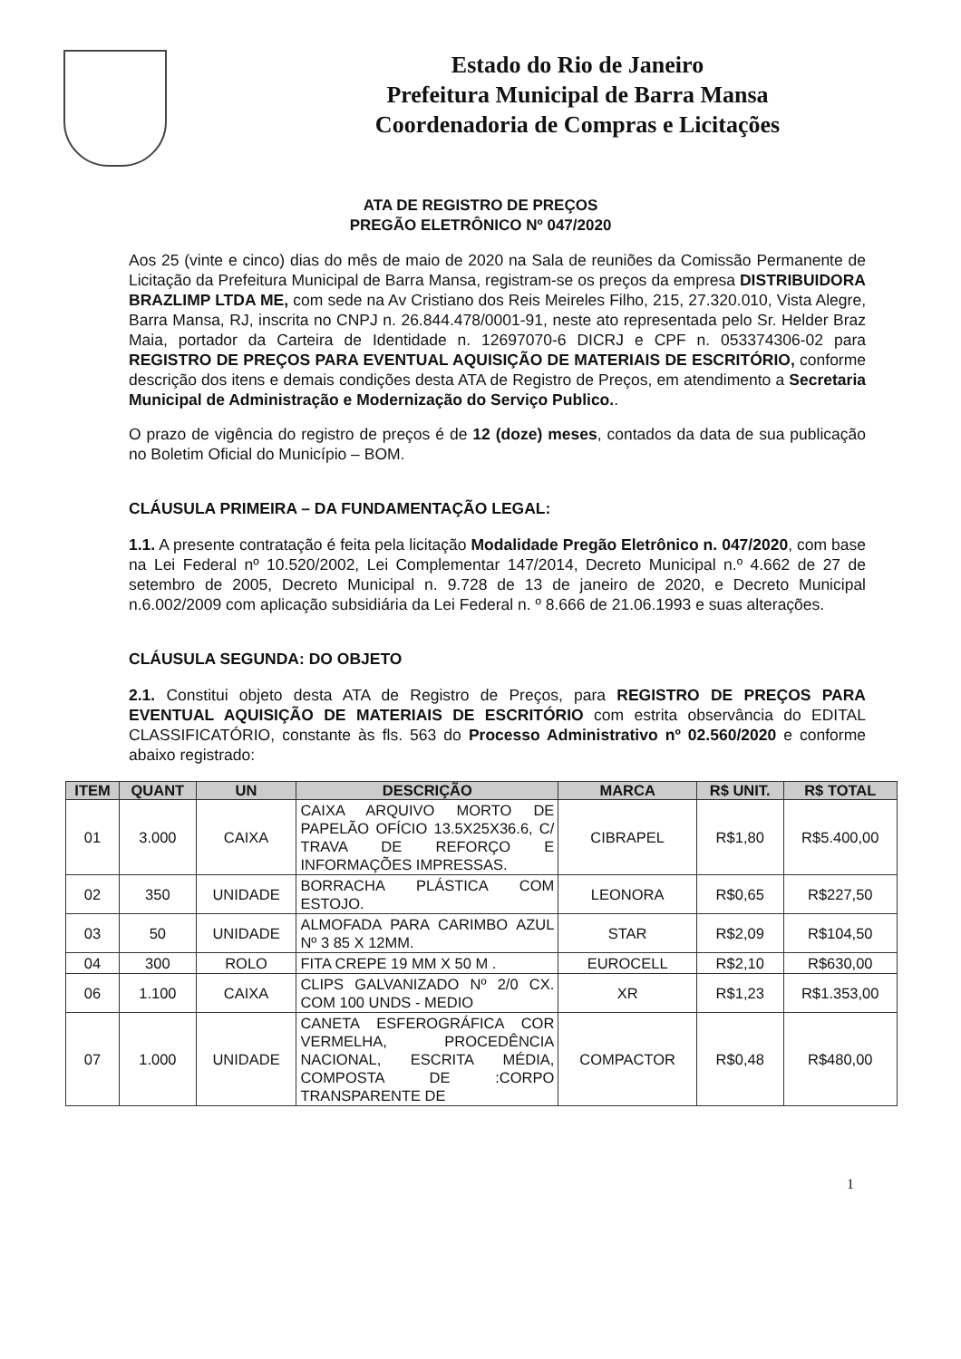Estado do Rio de Janeiro
Prefeitura Municipal de Barra Mansa
Coordenadoria de Compras e Licitações
ATA DE REGISTRO DE PREÇOS
PREGÃO ELETRÔNICO Nº 047/2020
Aos 25 (vinte e cinco) dias do mês de maio de 2020 na Sala de reuniões da Comissão Permanente de Licitação da Prefeitura Municipal de Barra Mansa, registram-se os preços da empresa DISTRIBUIDORA BRAZLIMP LTDA ME, com sede na Av Cristiano dos Reis Meireles Filho, 215, 27.320.010, Vista Alegre, Barra Mansa, RJ, inscrita no CNPJ n. 26.844.478/0001-91, neste ato representada pelo Sr. Helder Braz Maia, portador da Carteira de Identidade n. 12697070-6 DICRJ e CPF n. 053374306-02 para REGISTRO DE PREÇOS PARA EVENTUAL AQUISIÇÃO DE MATERIAIS DE ESCRITÓRIO, conforme descrição dos itens e demais condições desta ATA de Registro de Preços, em atendimento a Secretaria Municipal de Administração e Modernização do Serviço Publico..
O prazo de vigência do registro de preços é de 12 (doze) meses, contados da data de sua publicação no Boletim Oficial do Município – BOM.
CLÁUSULA PRIMEIRA – DA FUNDAMENTAÇÃO LEGAL:
1.1. A presente contratação é feita pela licitação Modalidade Pregão Eletrônico n. 047/2020, com base na Lei Federal nº 10.520/2002, Lei Complementar 147/2014, Decreto Municipal n.º 4.662 de 27 de setembro de 2005, Decreto Municipal n. 9.728 de 13 de janeiro de 2020, e Decreto Municipal n.6.002/2009 com aplicação subsidiária da Lei Federal n. º 8.666 de 21.06.1993 e suas alterações.
CLÁUSULA SEGUNDA: DO OBJETO
2.1. Constitui objeto desta ATA de Registro de Preços, para REGISTRO DE PREÇOS PARA EVENTUAL AQUISIÇÃO DE MATERIAIS DE ESCRITÓRIO com estrita observância do EDITAL CLASSIFICATÓRIO, constante às fls. 563 do Processo Administrativo nº 02.560/2020 e conforme abaixo registrado:
| ITEM | QUANT | UN | DESCRIÇÃO | MARCA | R$ UNIT. | R$ TOTAL |
| --- | --- | --- | --- | --- | --- | --- |
| 01 | 3.000 | CAIXA | CAIXA ARQUIVO MORTO DE PAPELÃO OFÍCIO 13.5X25X36.6, C/ TRAVA DE REFORÇO E INFORMAÇÕES IMPRESSAS. | CIBRAPEL | R$1,80 | R$5.400,00 |
| 02 | 350 | UNIDADE | BORRACHA PLÁSTICA COM ESTOJO. | LEONORA | R$0,65 | R$227,50 |
| 03 | 50 | UNIDADE | ALMOFADA PARA CARIMBO AZUL Nº 3 85 X 12MM. | STAR | R$2,09 | R$104,50 |
| 04 | 300 | ROLO | FITA CREPE 19 MM X 50 M . | EUROCELL | R$2,10 | R$630,00 |
| 06 | 1.100 | CAIXA | CLIPS GALVANIZADO Nº 2/0 CX. COM 100 UNDS - MEDIO | XR | R$1,23 | R$1.353,00 |
| 07 | 1.000 | UNIDADE | CANETA ESFEROGRÁFICA COR VERMELHA, PROCEDÊNCIA NACIONAL, ESCRITA MÉDIA, COMPOSTA DE :CORPO TRANSPARENTE DE | COMPACTOR | R$0,48 | R$480,00 |
1